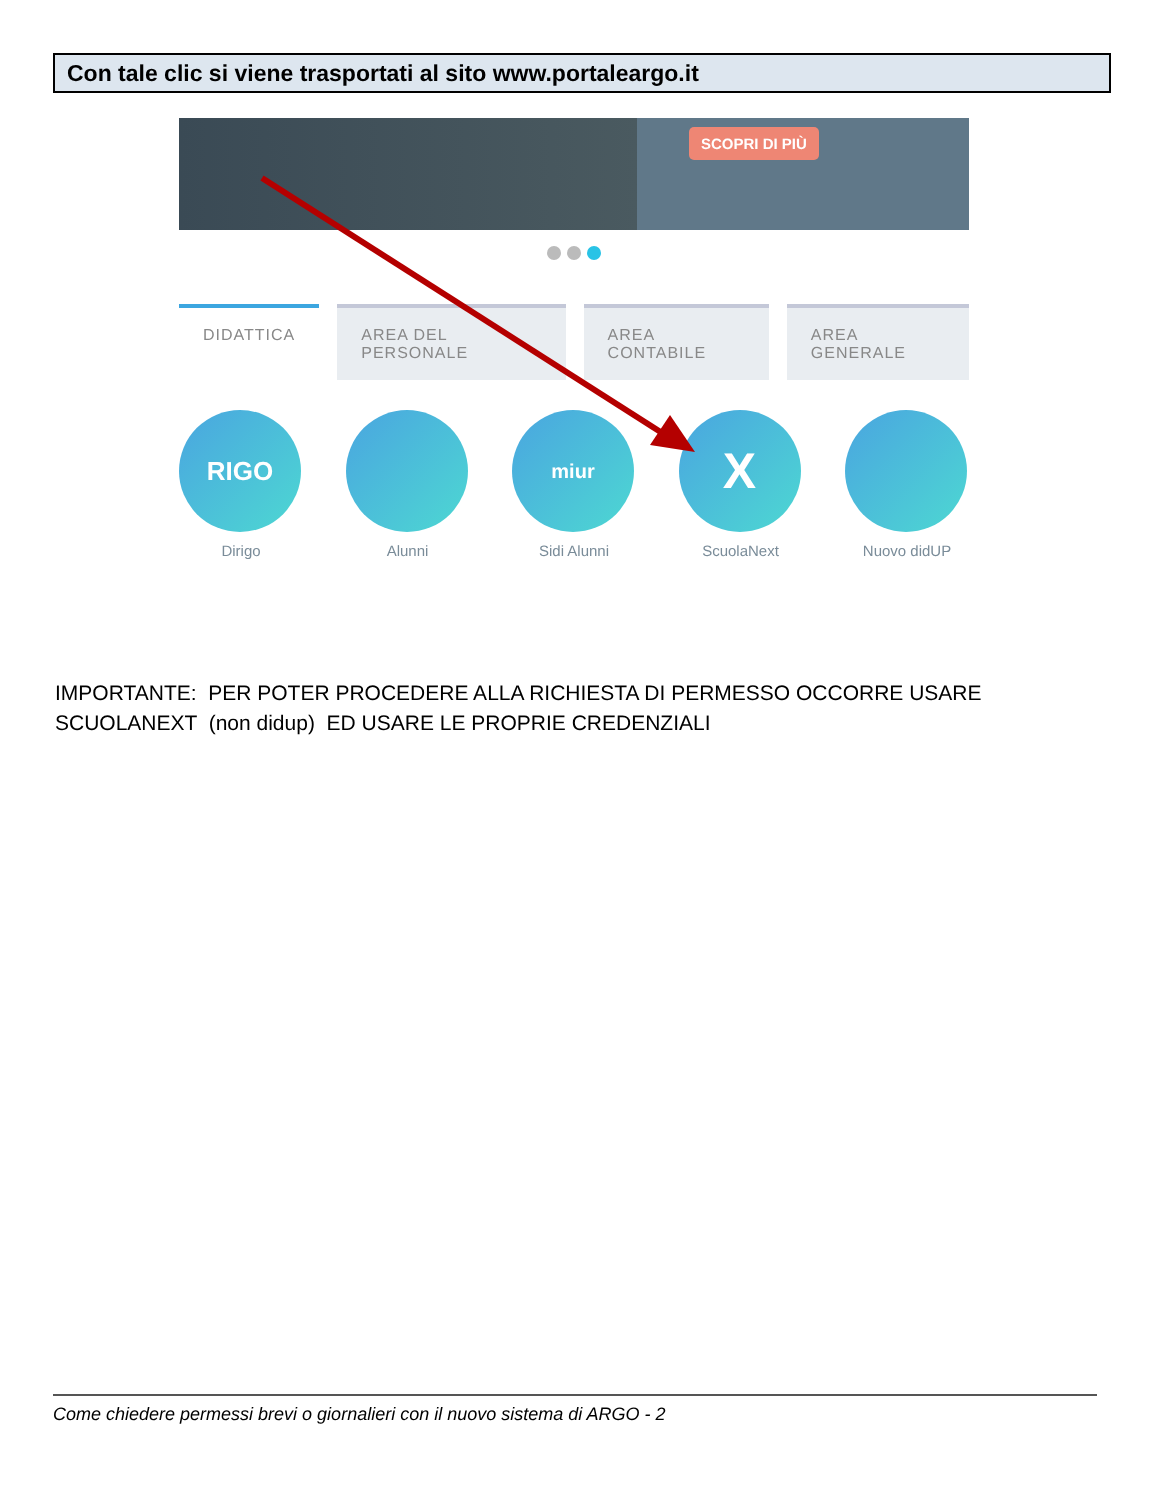Con tale clic si viene trasportati al sito www.portaleargo.it
SCOPRI DI PIÙ
DIDATTICA AREA DEL PERSONALE AREA CONTABILE AREA GENERALE
RIGO
Dirigo
Alunni
miur
Sidi Alunni
X
ScuolaNext
Nuovo didUP
IMPORTANTE: PER POTER PROCEDERE ALLA RICHIESTA DI PERMESSO OCCORRE USARE SCUOLANEXT (non didup) ED USARE LE PROPRIE CREDENZIALI
Come chiedere permessi brevi o giornalieri con il nuovo sistema di ARGO - 2